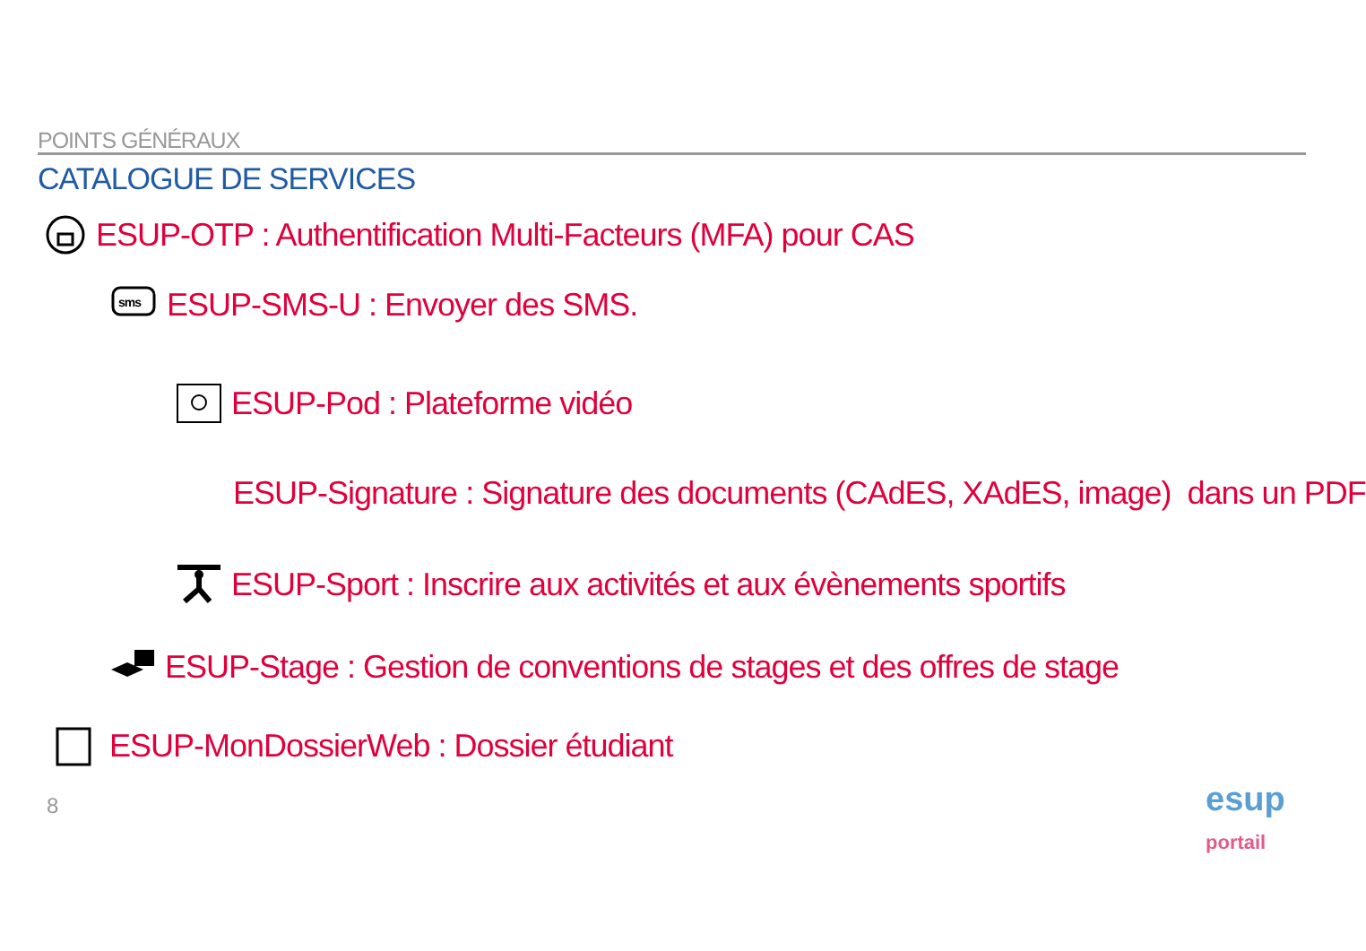POINTS GÉNÉRAUX
CATALOGUE DE SERVICES
ESUP-OTP : Authentification Multi-Facteurs (MFA) pour CAS
sms
ESUP-SMS-U : Envoyer des SMS.
ESUP-Pod : Plateforme vidéo
ESUP-Signature : Signature des documents (CAdES, XAdES, image) dans un PDF
ESUP-Sport : Inscrire aux activités et aux évènements sportifs
ESUP-Stage : Gestion de conventions de stages et des offres de stage
ESUP-MonDossierWeb : Dossier étudiant
8
esup
portail